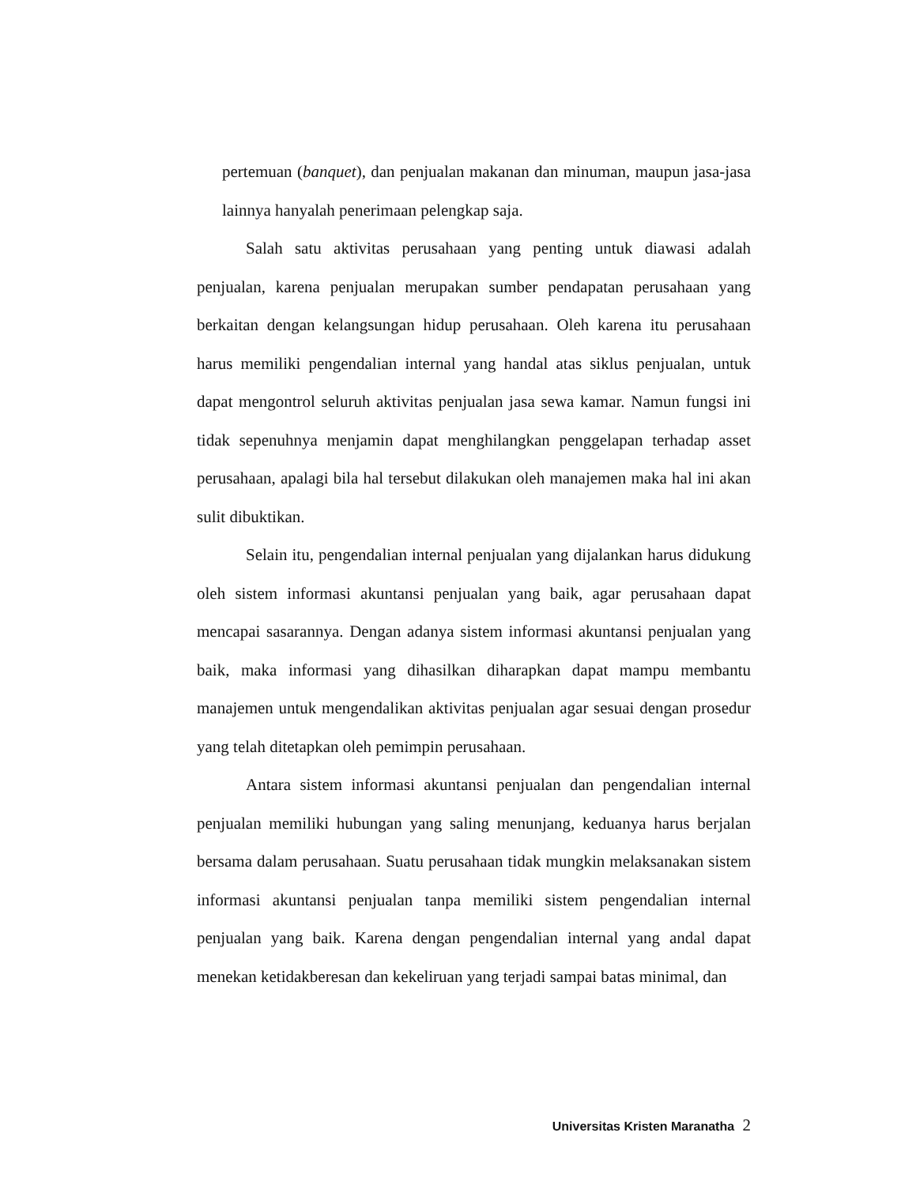pertemuan (banquet), dan penjualan makanan dan minuman, maupun jasa-jasa lainnya hanyalah penerimaan pelengkap saja.
Salah satu aktivitas perusahaan yang penting untuk diawasi adalah penjualan, karena penjualan merupakan sumber pendapatan perusahaan yang berkaitan dengan kelangsungan hidup perusahaan. Oleh karena itu perusahaan harus memiliki pengendalian internal yang handal atas siklus penjualan, untuk dapat mengontrol seluruh aktivitas penjualan jasa sewa kamar. Namun fungsi ini tidak sepenuhnya menjamin dapat menghilangkan penggelapan terhadap asset perusahaan, apalagi bila hal tersebut dilakukan oleh manajemen maka hal ini akan sulit dibuktikan.
Selain itu, pengendalian internal penjualan yang dijalankan harus didukung oleh sistem informasi akuntansi penjualan yang baik, agar perusahaan dapat mencapai sasarannya. Dengan adanya sistem informasi akuntansi penjualan yang baik, maka informasi yang dihasilkan diharapkan dapat mampu membantu manajemen untuk mengendalikan aktivitas penjualan agar sesuai dengan prosedur yang telah ditetapkan oleh pemimpin perusahaan.
Antara sistem informasi akuntansi penjualan dan pengendalian internal penjualan memiliki hubungan yang saling menunjang, keduanya harus berjalan bersama dalam perusahaan. Suatu perusahaan tidak mungkin melaksanakan sistem informasi akuntansi penjualan tanpa memiliki sistem pengendalian internal penjualan yang baik. Karena dengan pengendalian internal yang andal dapat menekan ketidakberesan dan kekeliruan yang terjadi sampai batas minimal, dan
Universitas Kristen Maranatha 2